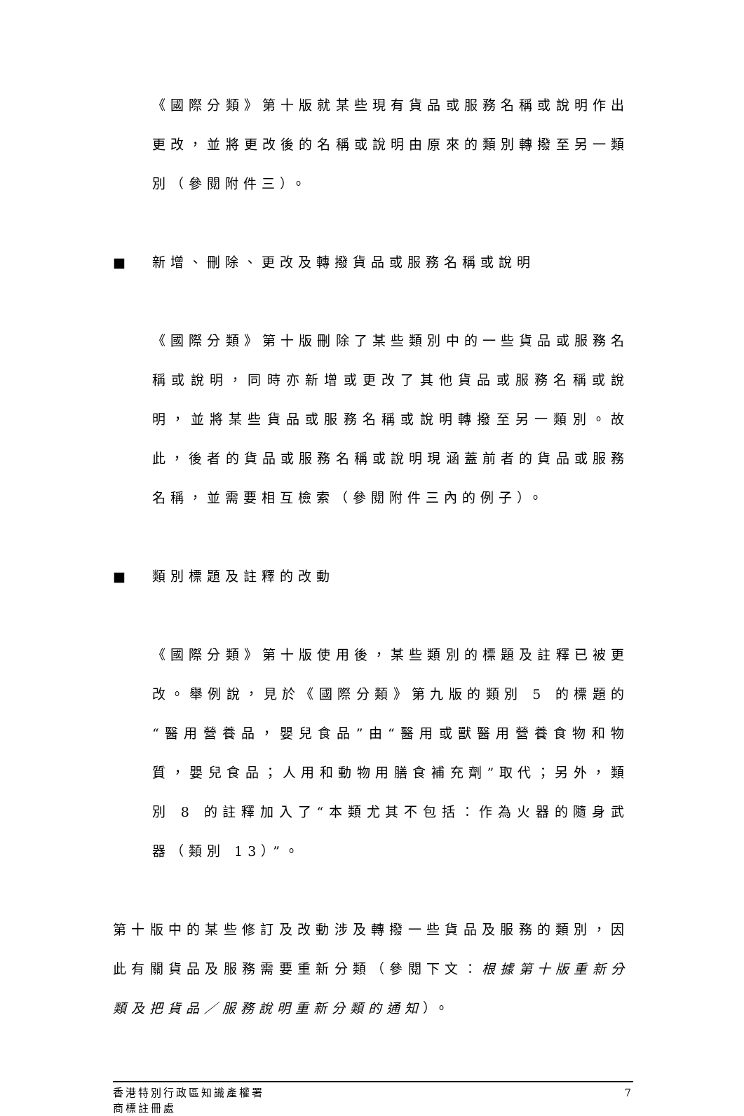《國際分類》第十版就某些現有貨品或服務名稱或說明作出更改，並將更改後的名稱或說明由原來的類別轉撥至另一類別（參閱附件三）。
■ 新增、刪除、更改及轉撥貨品或服務名稱或說明
《國際分類》第十版刪除了某些類別中的一些貨品或服務名稱或說明，同時亦新增或更改了其他貨品或服務名稱或說明，並將某些貨品或服務名稱或說明轉撥至另一類別。故此，後者的貨品或服務名稱或說明現涵蓋前者的貨品或服務名稱，並需要相互檢索（參閱附件三內的例子）。
■ 類別標題及註釋的改動
《國際分類》第十版使用後，某些類別的標題及註釋已被更改。舉例說，見於《國際分類》第九版的類別 5 的標題的“醫用營養品，嬰兒食品”由“醫用或獸醫用營養食物和物質，嬰兒食品；人用和動物用膳食補充劑”取代；另外，類別 8 的註釋加入了“本類尤其不包括：作為火器的隨身武器（類別 13）”。
第十版中的某些修訂及改動涉及轉撥一些貨品及服務的類別，因此有關貨品及服務需要重新分類（參閱下文：根據第十版重新分類及把貨品／服務說明重新分類的通知）。
香港特別行政區知識產權署
商標註冊處
7